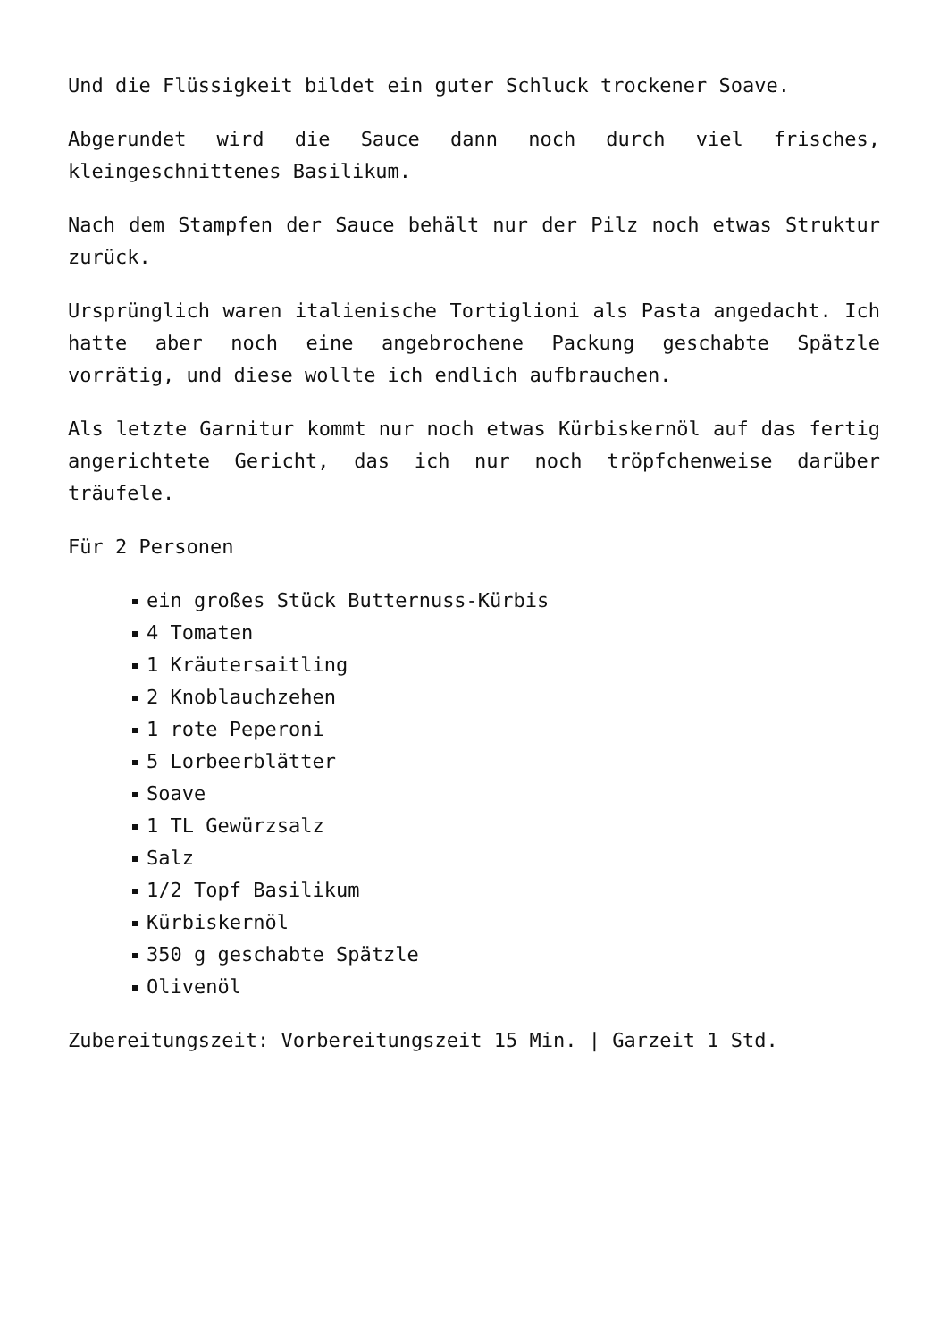Und die Flüssigkeit bildet ein guter Schluck trockener Soave.
Abgerundet wird die Sauce dann noch durch viel frisches, kleingeschnittenes Basilikum.
Nach dem Stampfen der Sauce behält nur der Pilz noch etwas Struktur zurück.
Ursprünglich waren italienische Tortiglioni als Pasta angedacht. Ich hatte aber noch eine angebrochene Packung geschabte Spätzle vorrätig, und diese wollte ich endlich aufbrauchen.
Als letzte Garnitur kommt nur noch etwas Kürbiskernöl auf das fertig angerichtete Gericht, das ich nur noch tröpfchenweise darüber träufele.
Für 2 Personen
ein großes Stück Butternuss-Kürbis
4 Tomaten
1 Kräutersaitling
2 Knoblauchzehen
1 rote Peperoni
5 Lorbeerblätter
Soave
1 TL Gewürzsalz
Salz
1/2 Topf Basilikum
Kürbiskernöl
350 g geschabte Spätzle
Olivenöl
Zubereitungszeit: Vorbereitungszeit 15 Min. | Garzeit 1 Std.